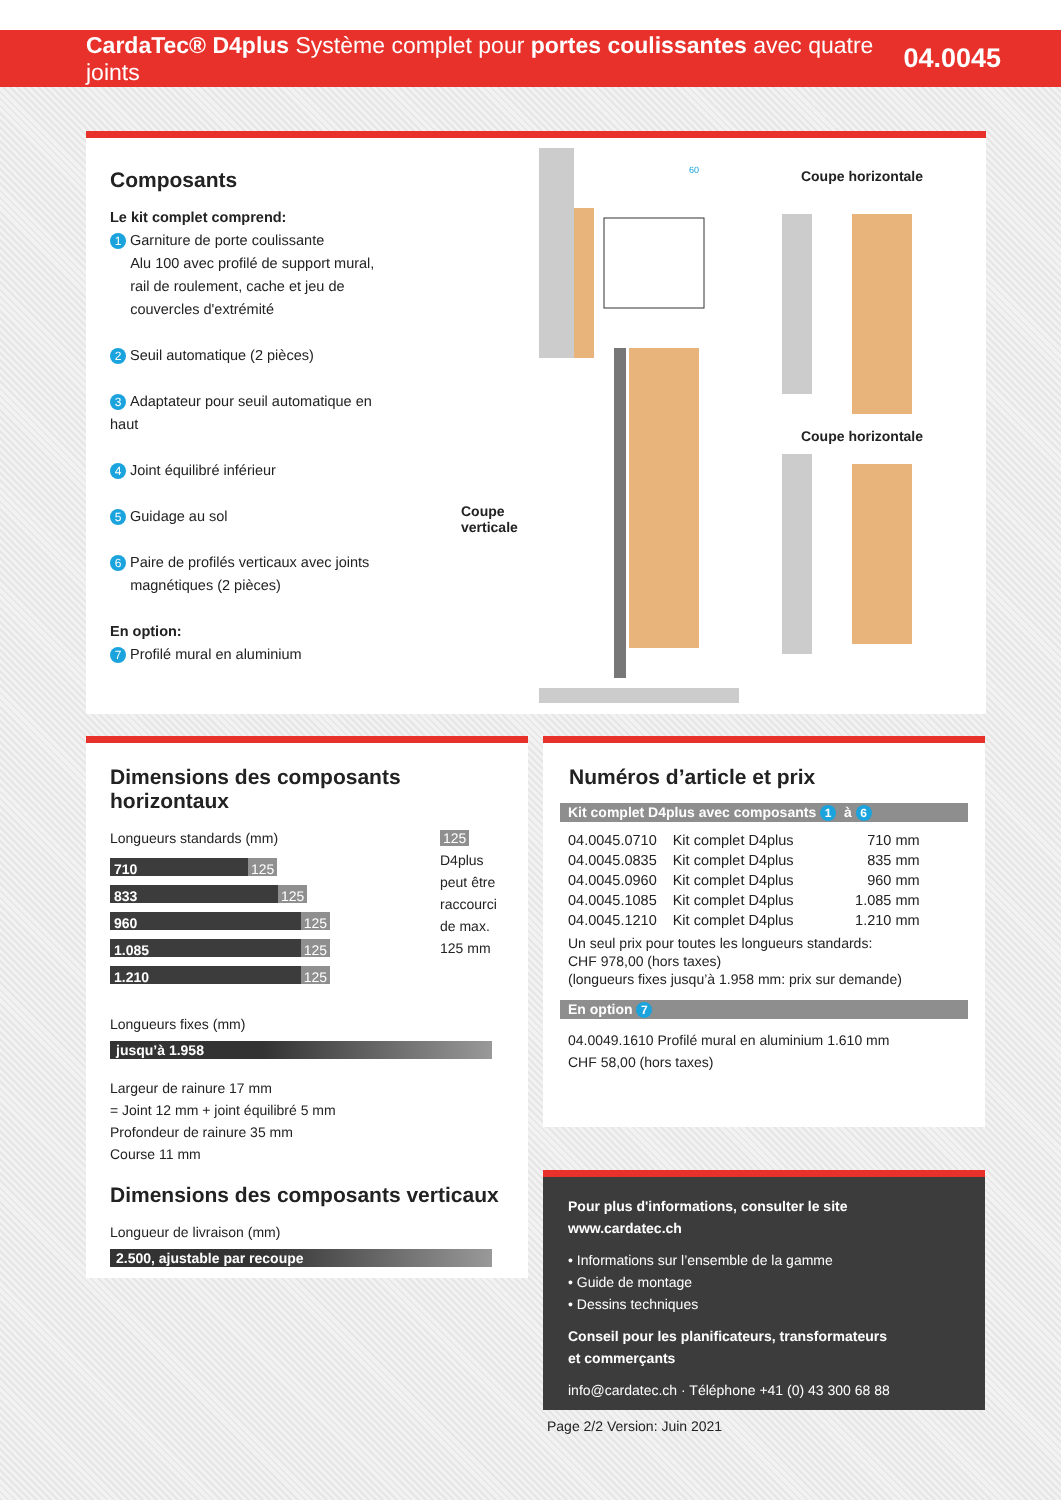CardaTec® D4plus Système complet pour portes coulissantes avec quatre joints
04.0045
Composants
Le kit complet comprend:
1 Garniture de porte coulissante
Alu 100 avec profilé de support mural,
rail de roulement, cache et jeu de
couvercles d'extrémité
2 Seuil automatique (2 pièces)
3 Adaptateur pour seuil automatique en haut
4 Joint équilibré inférieur
5 Guidage au sol
6 Paire de profilés verticaux avec joints
magnétiques (2 pièces)
En option:
7 Profilé mural en aluminium
Coupe verticale
60
Coupe horizontale
Coupe horizontale
Dimensions des composants horizontaux
Longueurs standards (mm)
710 125
833 125
960 125
1.085 125
1.210 125
125 D4plus peut être raccourci de max. 125 mm
Longueurs fixes (mm)
jusqu’à 1.958
Largeur de rainure 17 mm
= Joint 12 mm + joint équilibré 5 mm
Profondeur de rainure 35 mm
Course 11 mm
Dimensions des composants verticaux
Longueur de livraison (mm)
2.500, ajustable par recoupe
Numéros d’article et prix
Kit complet D4plus avec composants 1 à 6
| 04.0045.0710 | Kit complet D4plus | 710 mm |
| 04.0045.0835 | Kit complet D4plus | 835 mm |
| 04.0045.0960 | Kit complet D4plus | 960 mm |
| 04.0045.1085 | Kit complet D4plus | 1.085 mm |
| 04.0045.1210 | Kit complet D4plus | 1.210 mm |
Un seul prix pour toutes les longueurs standards:
CHF 978,00 (hors taxes)
(longueurs fixes jusqu’à 1.958 mm: prix sur demande)
En option 7
04.0049.1610 Profilé mural en aluminium 1.610 mm
CHF 58,00 (hors taxes)
Pour plus d'informations, consulter le site www.cardatec.ch
• Informations sur l’ensemble de la gamme
• Guide de montage
• Dessins techniques
Conseil pour les planificateurs, transformateurs
et commerçants
info@cardatec.ch · Téléphone +41 (0) 43 300 68 88
Page 2/2 Version: Juin 2021